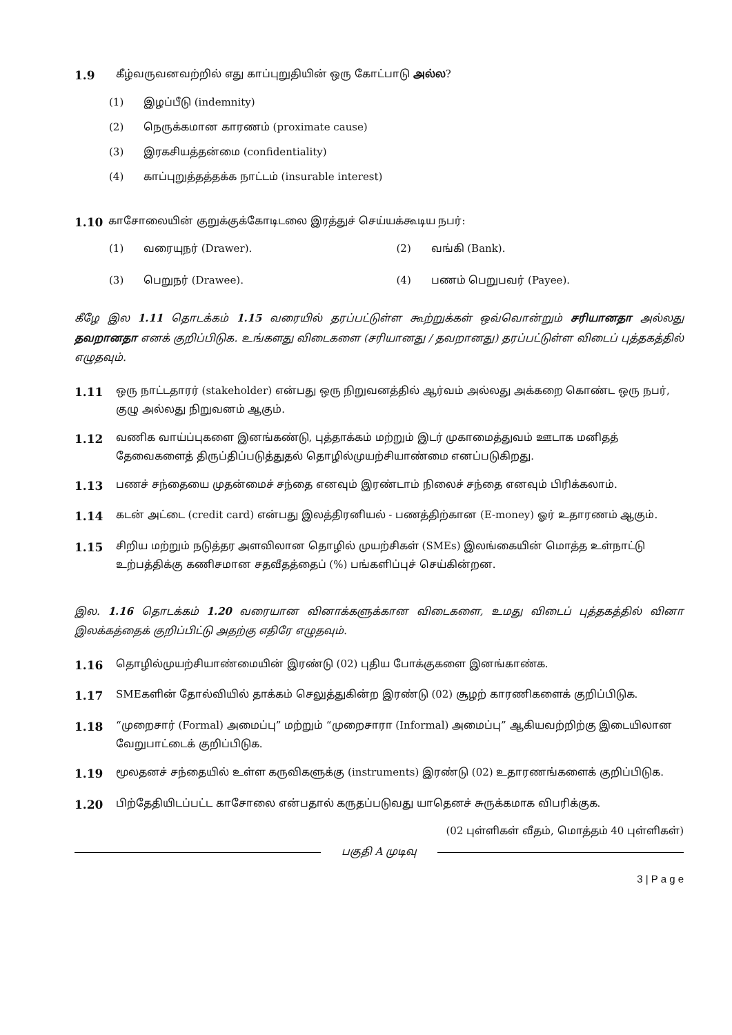1.9 கீழ்வருவனவற்றில் எது காப்புறுதியின் ஒரு கோட்பாடு அல்ல?
(1) இழப்பீடு (indemnity)
(2) நெருக்கமான காரணம் (proximate cause)
(3) இரகசியத்தன்மை (confidentiality)
(4) காப்புறுத்தத்தக்க நாட்டம் (insurable interest)
1.10 காசோலையின் குறுக்குக்கோடிடலை இரத்துச் செய்யக்கூடிய நபர்:
(1) வரையுநர் (Drawer). (2) வங்கி (Bank).
(3) பெறுநர் (Drawee). (4) பணம் பெறுபவர் (Payee).
கீழே இல 1.11 தொடக்கம் 1.15 வரையில் தரப்பட்டுள்ள கூற்றுக்கள் ஒவ்வொன்றும் சரியானதா அல்லது தவறானதா எனக் குறிப்பிடுக. உங்களது விடைகளை (சரியானது / தவறானது) தரப்பட்டுள்ள விடைப் புத்தகத்தில் எழுதவும்.
1.11 ஒரு நாட்டதாரர் (stakeholder) என்பது ஒரு நிறுவனத்தில் ஆர்வம் அல்லது அக்கறை கொண்ட ஒரு நபர், குழு அல்லது நிறுவனம் ஆகும்.
1.12 வணிக வாய்ப்புகளை இனங்கண்டு, புத்தாக்கம் மற்றும் இடர் முகாமைத்துவம் ஊடாக மனிதத் தேவைகளைத் திருப்திப்படுத்துதல் தொழில்முயற்சியாண்மை எனப்படுகிறது.
1.13 பணச் சந்தையை முதன்மைச் சந்தை எனவும் இரண்டாம் நிலைச் சந்தை எனவும் பிரிக்கலாம்.
1.14 கடன் அட்டை (credit card) என்பது இலத்திரனியல் - பணத்திற்கான (E-money) ஓர் உதாரணம் ஆகும்.
1.15 சிறிய மற்றும் நடுத்தர அளவிலான தொழில் முயற்சிகள் (SMEs) இலங்கையின் மொத்த உள்நாட்டு உற்பத்திக்கு கணிசமான சதவீதத்தைப் (%) பங்களிப்புச் செய்கின்றன.
இல. 1.16 தொடக்கம் 1.20 வரையான வினாக்களுக்கான விடைகளை, உமது விடைப் புத்தகத்தில் வினா இலக்கத்தைக் குறிப்பிட்டு அதற்கு எதிரே எழுதவும்.
1.16 தொழில்முயற்சியாண்மையின் இரண்டு (02) புதிய போக்குகளை இனங்காண்க.
1.17 SMEகளின் தோல்வியில் தாக்கம் செலுத்துகின்ற இரண்டு (02) சூழற் காரணிகளைக் குறிப்பிடுக.
1.18 “முறைசார் (Formal) அமைப்பு” மற்றும் “முறைசாரா (Informal) அமைப்பு” ஆகியவற்றிற்கு இடையிலான வேறுபாட்டைக் குறிப்பிடுக.
1.19 மூலதனச் சந்தையில் உள்ள கருவிகளுக்கு (instruments) இரண்டு (02) உதாரணங்களைக் குறிப்பிடுக.
1.20 பிற்தேதியிடப்பட்ட காசோலை என்பதால் கருதப்படுவது யாதெனச் சுருக்கமாக விபரிக்குக.
(02 புள்ளிகள் வீதம், மொத்தம் 40 புள்ளிகள்)
பகுதி A முடிவு
3 | P a g e